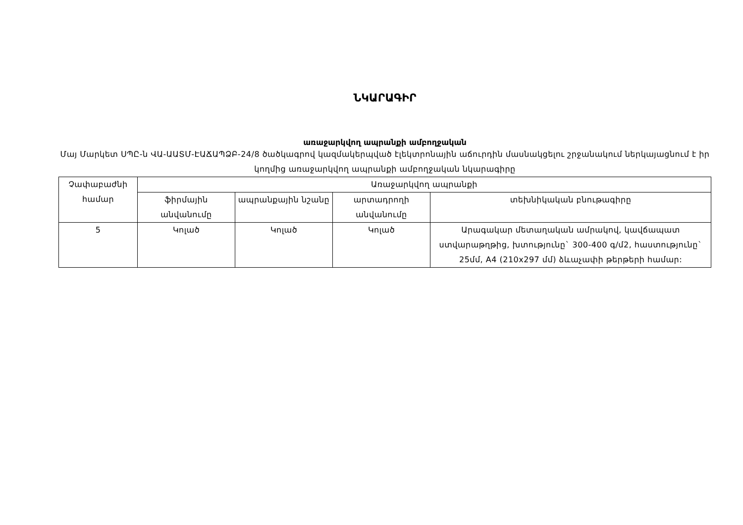ՆԿԱՐԱԳԻՐ
առաջարկվող ապրանքի ամբողջական
Մայ Մարկետ ՍՊԸ-ն ՎԱ-ԱԱՏՄ-ԷԱՃԱՊՁԲ-24/8 ծածկագրով կազմակերպված էլեկտրոնային աճուրդին մասնակցելու շրջանակում ներկայացնում է իր կողմից առաջարկվող ապրանքի ամբողջական նկարագիրը
| Չափաբաժնի համար | Առաջարկվող ապրանքի | | | |
| --- | --- | --- | --- | --- |
| | ֆիրմային անվանումը | ապրանքային նշանը | արտադրողի անվանումը | տեխնիկական բնութագիրը |
| 5 | Կոլած | Կոլած | Կոլած | Արագակար մետաղական ամրակով, կավճապատ ստվարաթղթից, խտությունը` 300-400 գ/մ2, հաստությունը` 25մմ, A4 (210x297 մմ) ձևաչափի թերթերի համար: |